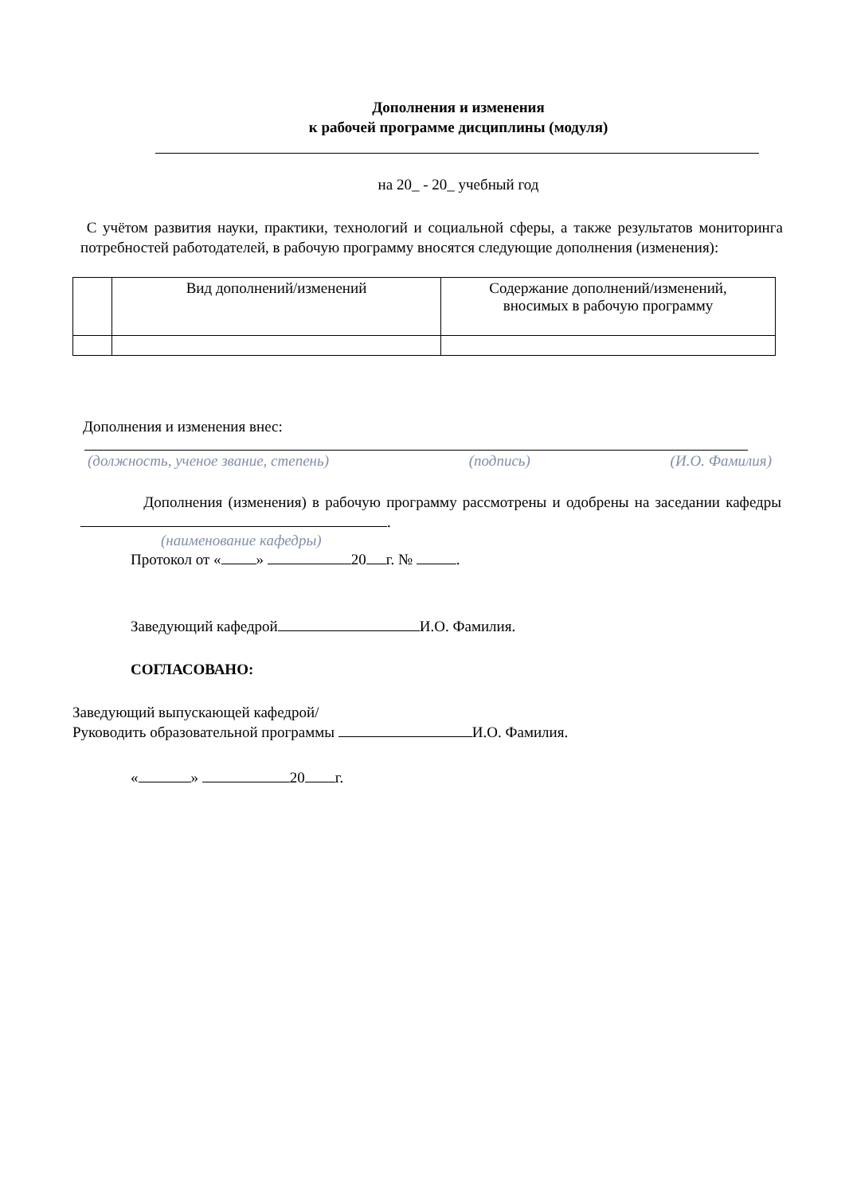Дополнения и изменения
к рабочей программе дисциплины (модуля)
на 20_ - 20_ учебный год
С учётом развития науки, практики, технологий и социальной сферы, а также результатов мониторинга потребностей работодателей, в рабочую программу вносятся следующие дополнения (изменения):
| | Вид дополнений/изменений | Содержание дополнений/изменений, вносимых в рабочую программу |
Дополнения и изменения внес:
(должность, ученое звание, степень) (подпись) (И.О. Фамилия)
Дополнения (изменения) в рабочую программу рассмотрены и одобрены на заседании кафедры .
(наименование кафедры)
Протокол от « » 20 г. № .
Заведующий кафедрой И.О. Фамилия.
СОГЛАСОВАНО:
Заведующий выпускающей кафедрой/
Руководить образовательной программы И.О. Фамилия.
« » 20 г.